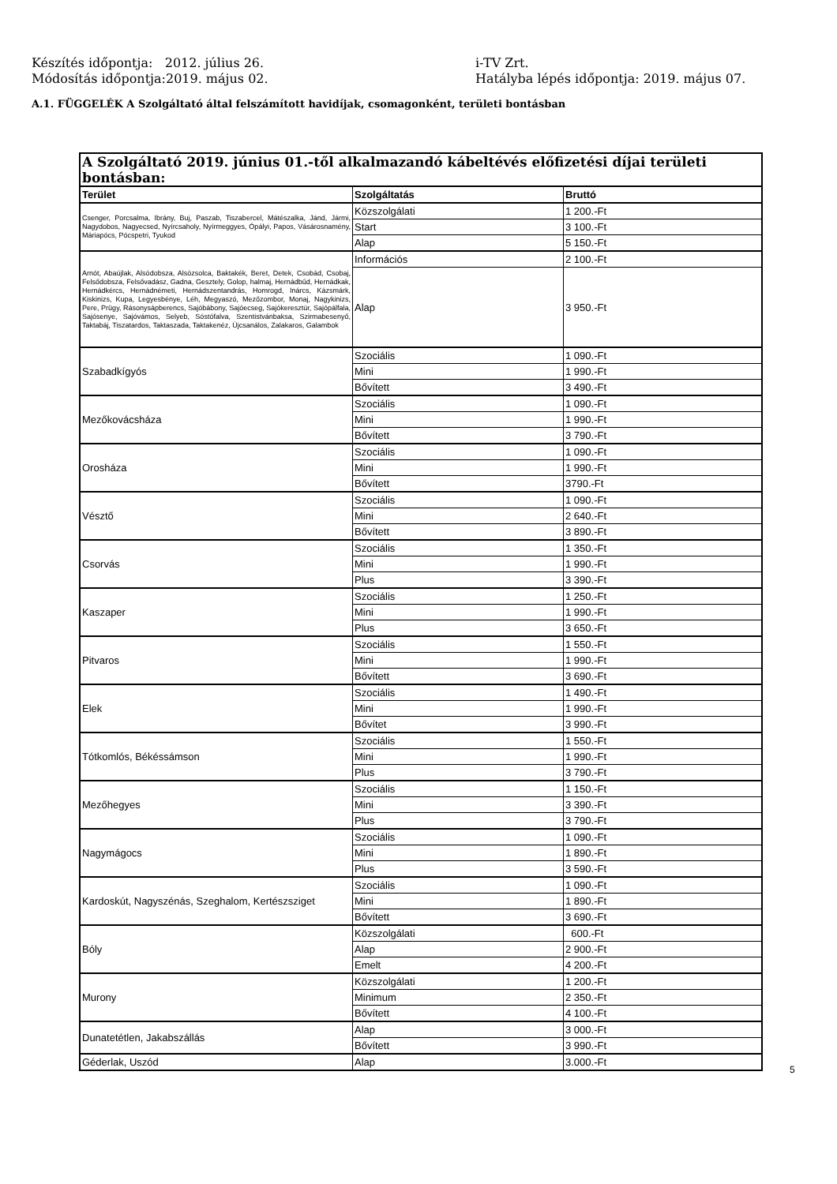Készítés időpontja: 2012. július 26. i-TV Zrt.
Módosítás időpontja:2019. május 02. Hatályba lépés időpontja: 2019. május 07.
A.1. FÜGGELÉK A Szolgáltató által felszámított havidíjak, csomagonként, területi bontásban
| A Szolgáltató 2019. június 01.-től alkalmazandó kábeltévés előfizetési díjai területi bontásban: | | |
| --- | --- | --- |
| Terület | Szolgáltatás | Bruttó |
| Csenger, Porcsalma, Ibrány, Buj, Paszab, Tiszabercel, Mátészalka, Jánd, Jármi, Nagydobos, Nagyecsed, Nyírcsaholy, Nyírmeggyes, Ópályi, Papos, Vásárosnamény, Máriapócs, Pócspetri, Tyukod | Közszolgálati | 1 200.-Ft |
| | Start | 3 100.-Ft |
| | Alap | 5 150.-Ft |
| Arnót, Abaújlak, Alsódobsza, Alsózsolca, Baktakék, Beret, Detek, Csobád, Csobaj, Felsődobsza, Felsővadász, Gadna, Gesztely, Golop, halmaj, Hernádbűd, Hernádkak, Hernádkércs, Hernádnémeti, Hernádszentandrás, Homrogd, Inárcs, Kázsmárk, Kiskinizs, Kupa, Legyesbénye, Léh, Megyaszó, Mezőzombor, Monaj, Nagykinizs, Pere, Prügy, Rásonysápberencs, Sajóbábony, Sajóecseg, Sajókeresztúr, Sajópálfala, Sajósenye, Sajóvámos, Selyeb, Sóstófalva, Szentistvánbaksa, Szirmabesenyő, Taktabáj, Tiszatardos, Taktaszada, Taktakenéz, Újcsanálos, Zalakaros, Galambok | Információs | 2 100.-Ft |
| | Alap | 3 950.-Ft |
| Szabadkígyós | Szociális | 1 090.-Ft |
| | Mini | 1 990.-Ft |
| | Bővített | 3 490.-Ft |
| Mezőkovácsháza | Szociális | 1 090.-Ft |
| | Mini | 1 990.-Ft |
| | Bővített | 3 790.-Ft |
| Orosháza | Szociális | 1 090.-Ft |
| | Mini | 1 990.-Ft |
| | Bővített | 3790.-Ft |
| Vésztő | Szociális | 1 090.-Ft |
| | Mini | 2 640.-Ft |
| | Bővített | 3 890.-Ft |
| Csorvás | Szociális | 1 350.-Ft |
| | Mini | 1 990.-Ft |
| | Plus | 3 390.-Ft |
| Kaszaper | Szociális | 1 250.-Ft |
| | Mini | 1 990.-Ft |
| | Plus | 3 650.-Ft |
| Pitvaros | Szociális | 1 550.-Ft |
| | Mini | 1 990.-Ft |
| | Bővített | 3 690.-Ft |
| Elek | Szociális | 1 490.-Ft |
| | Mini | 1 990.-Ft |
| | Bővítet | 3 990.-Ft |
| Tótkomlós, Békéssámson | Szociális | 1 550.-Ft |
| | Mini | 1 990.-Ft |
| | Plus | 3 790.-Ft |
| Mezőhegyes | Szociális | 1 150.-Ft |
| | Mini | 3 390.-Ft |
| | Plus | 3 790.-Ft |
| Nagymágocs | Szociális | 1 090.-Ft |
| | Mini | 1 890.-Ft |
| | Plus | 3 590.-Ft |
| Kardoskút, Nagyszénás, Szeghalom, Kertészsziget | Szociális | 1 090.-Ft |
| | Mini | 1 890.-Ft |
| | Bővített | 3 690.-Ft |
| Bóly | Közszolgálati | 600.-Ft |
| | Alap | 2 900.-Ft |
| | Emelt | 4 200.-Ft |
| Murony | Közszolgálati | 1 200.-Ft |
| | Minimum | 2 350.-Ft |
| | Bővített | 4 100.-Ft |
| Dunatetétlen, Jakabszállás | Alap | 3 000.-Ft |
| | Bővített | 3 990.-Ft |
| Géderlak, Uszód | Alap | 3.000.-Ft |
5